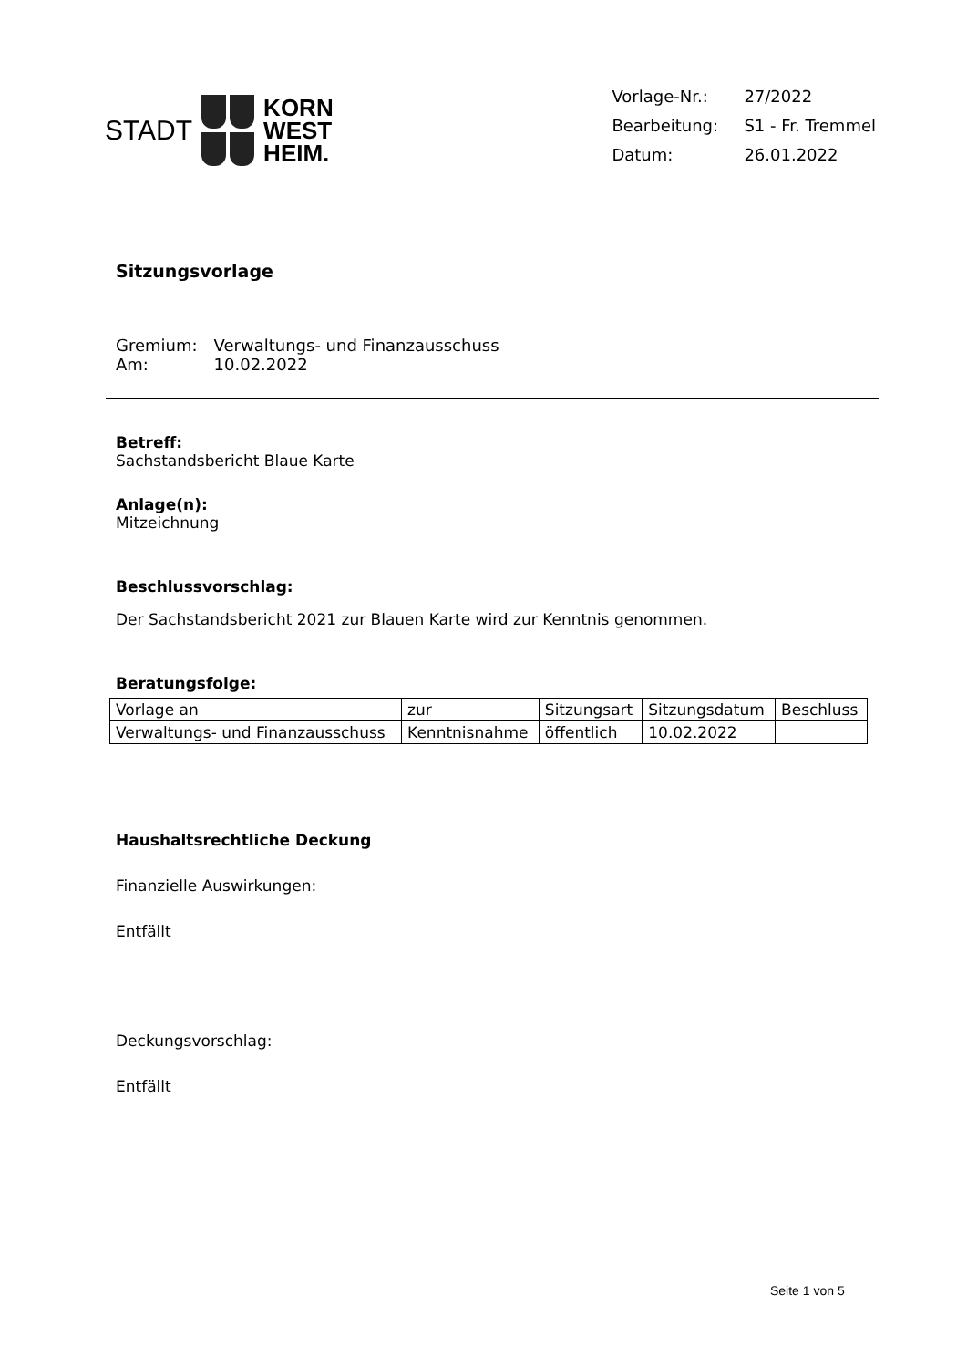STADT
KORN
WEST
HEIM.
| Vorlage-Nr.: | 27/2022 |
| Bearbeitung: | S1 - Fr. Tremmel |
| Datum: | 26.01.2022 |
Sitzungsvorlage
| Gremium: | Verwaltungs- und Finanzausschuss |
| Am: | 10.02.2022 |
Betreff:
Sachstandsbericht Blaue Karte
Anlage(n):
Mitzeichnung
Beschlussvorschlag:
Der Sachstandsbericht 2021 zur Blauen Karte wird zur Kenntnis genommen.
Beratungsfolge:
| Vorlage an | zur | Sitzungsart | Sitzungsdatum | Beschluss |
| --- | --- | --- | --- | --- |
| Verwaltungs- und Finanzausschuss | Kenntnisnahme | öffentlich | 10.02.2022 | |
Haushaltsrechtliche Deckung
Finanzielle Auswirkungen:
Entfällt
Deckungsvorschlag:
Entfällt
Seite 1 von 5